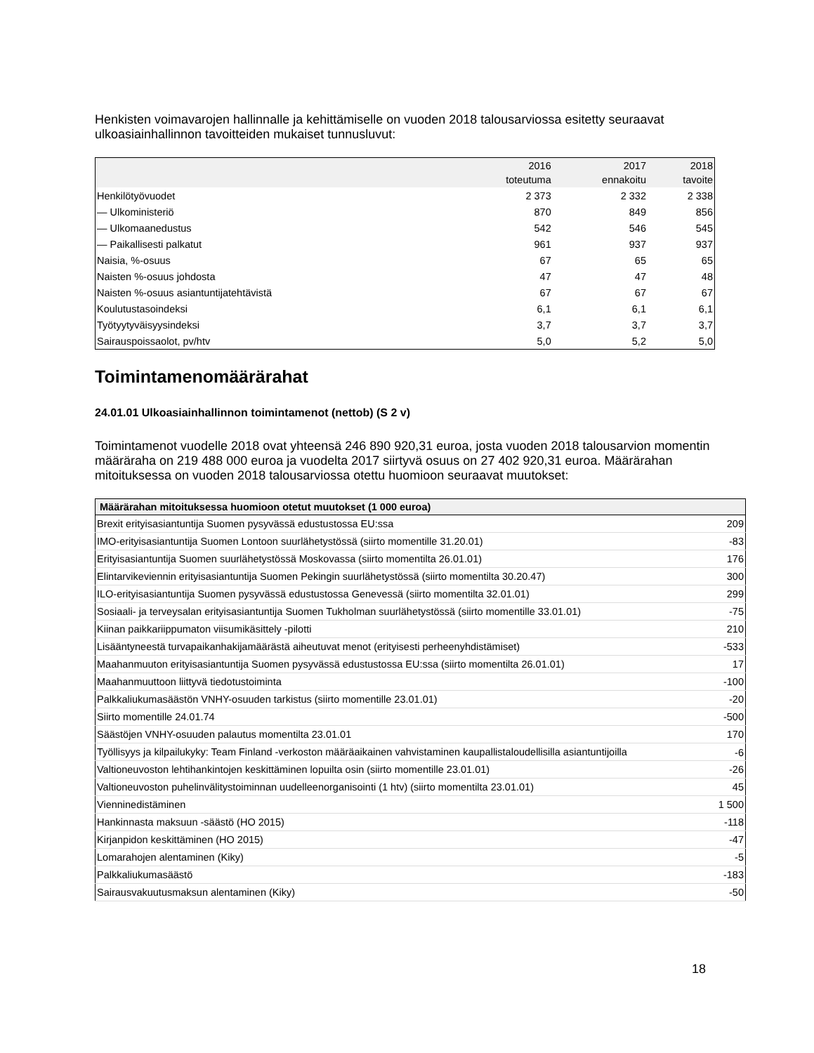Henkisten voimavarojen hallinnalle ja kehittämiselle on vuoden 2018 talousarviossa esitetty seuraavat ulkoasiainhallinnon tavoitteiden mukaiset tunnusluvut:
| | 2016 toteutuma | 2017 ennakoitu | 2018 tavoite |
| --- | --- | --- | --- |
| Henkilötyövuodet | 2 373 | 2 332 | 2 338 |
| — Ulkoministeriö | 870 | 849 | 856 |
| — Ulkomaanedustus | 542 | 546 | 545 |
| — Paikallisesti palkatut | 961 | 937 | 937 |
| Naisia, %-osuus | 67 | 65 | 65 |
| Naisten %-osuus johdosta | 47 | 47 | 48 |
| Naisten %-osuus asiantuntijatehtävistä | 67 | 67 | 67 |
| Koulutustasoindeksi | 6,1 | 6,1 | 6,1 |
| Työtyytyväisyysindeksi | 3,7 | 3,7 | 3,7 |
| Sairauspoissaolot, pv/htv | 5,0 | 5,2 | 5,0 |
Toimintamenomäärärahat
24.01.01 Ulkoasiainhallinnon toimintamenot (nettob) (S 2 v)
Toimintamenot vuodelle 2018 ovat yhteensä 246 890 920,31 euroa, josta vuoden 2018 talousarvion momentin määräraha on 219 488 000 euroa ja vuodelta 2017 siirtyvä osuus on 27 402 920,31 euroa. Määrärahan mitoituksessa on vuoden 2018 talousarviossa otettu huomioon seuraavat muutokset:
| Määrärahan mitoituksessa huomioon otetut muutokset (1 000 euroa) | |
| --- | --- |
| Brexit erityisasiantuntija Suomen pysyvässä edustustossa EU:ssa | 209 |
| IMO-erityisasiantuntija Suomen Lontoon suurlähetystössä (siirto momentille 31.20.01) | -83 |
| Erityisasiantuntija Suomen suurlähetystössä Moskovassa (siirto momentilta 26.01.01) | 176 |
| Elintarvikeviennin erityisasiantuntija Suomen Pekingin suurlähetystössä (siirto momentilta 30.20.47) | 300 |
| ILO-erityisasiantuntija Suomen pysyvässä edustustossa Genevessä (siirto momentilta 32.01.01) | 299 |
| Sosiaali- ja terveysalan erityisasiantuntija Suomen Tukholman suurlähetystössä (siirto momentille 33.01.01) | -75 |
| Kiinan paikkariippumaton viisumikäsittely -pilotti | 210 |
| Lisääntyneestä turvapaikanhakijamäärästä aiheutuvat menot (erityisesti perheenyhdistämiset) | -533 |
| Maahanmuuton erityisasiantuntija Suomen pysyvässä edustustossa EU:ssa (siirto momentilta 26.01.01) | 17 |
| Maahanmuuttoon liittyvä tiedotustoiminta | -100 |
| Palkkaliukumasäästön VNHY-osuuden tarkistus (siirto momentille 23.01.01) | -20 |
| Siirto momentille 24.01.74 | -500 |
| Säästöjen VNHY-osuuden palautus momentilta 23.01.01 | 170 |
| Työllisyys ja kilpailukyky: Team Finland -verkoston määräaikainen vahvistaminen kaupallistaloudellisilla asiantuntijoilla | -6 |
| Valtioneuvoston lehtihankintojen keskittäminen lopuilta osin (siirto momentille 23.01.01) | -26 |
| Valtioneuvoston puhelinvälitystoiminnan uudelleenorganisointi (1 htv) (siirto momentilta 23.01.01) | 45 |
| Vienninedistäminen | 1 500 |
| Hankinnasta maksuun -säästö (HO 2015) | -118 |
| Kirjanpidon keskittäminen (HO 2015) | -47 |
| Lomarahojen alentaminen (Kiky) | -5 |
| Palkkaliukumasäästö | -183 |
| Sairausvakuutusmaksun alentaminen (Kiky) | -50 |
18